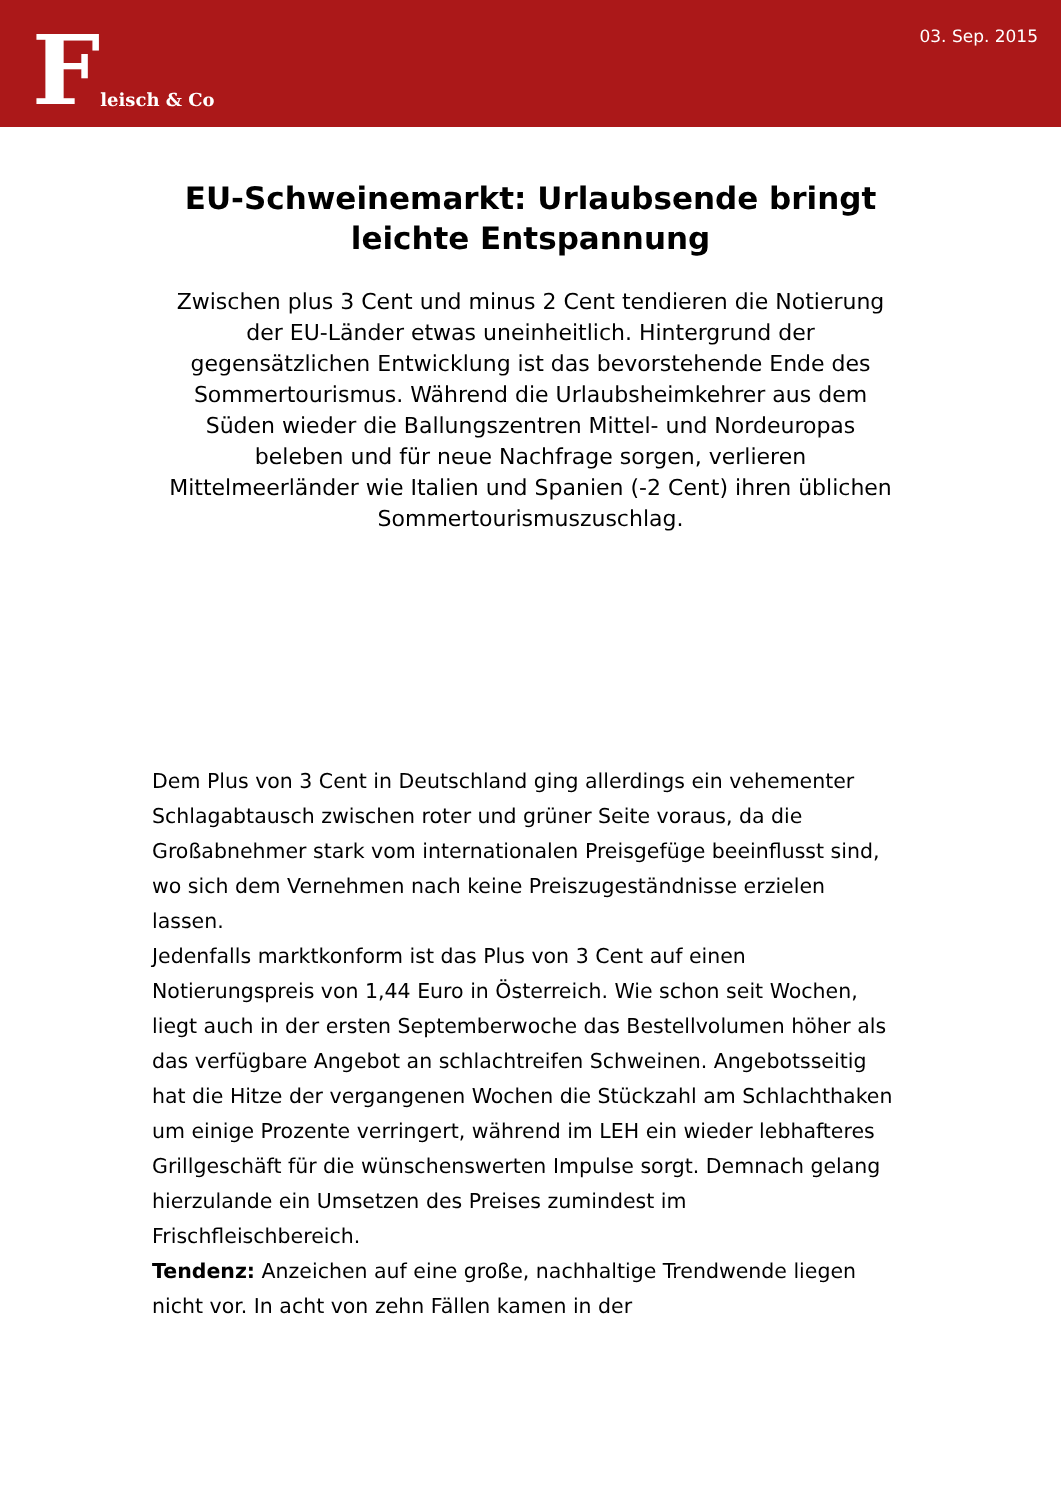Fleisch & Co
03. Sep. 2015
EU-Schweinemarkt: Urlaubsende bringt leichte Entspannung
Zwischen plus 3 Cent und minus 2 Cent tendieren die Notierung der EU-Länder etwas uneinheitlich. Hintergrund der gegensätzlichen Entwicklung ist das bevorstehende Ende des Sommertourismus. Während die Urlaubsheimkehrer aus dem Süden wieder die Ballungszentren Mittel- und Nordeuropas beleben und für neue Nachfrage sorgen, verlieren Mittelmeerländer wie Italien und Spanien (-2 Cent) ihren üblichen Sommertourismuszuschlag.
Dem Plus von 3 Cent in Deutschland ging allerdings ein vehementer Schlagabtausch zwischen roter und grüner Seite voraus, da die Großabnehmer stark vom internationalen Preisgefüge beeinflusst sind, wo sich dem Vernehmen nach keine Preiszugeständnisse erzielen lassen.
Jedenfalls marktkonform ist das Plus von 3 Cent auf einen Notierungspreis von 1,44 Euro in Österreich. Wie schon seit Wochen, liegt auch in der ersten Septemberwoche das Bestellvolumen höher als das verfügbare Angebot an schlachtreifen Schweinen. Angebotsseitig hat die Hitze der vergangenen Wochen die Stückzahl am Schlachthaken um einige Prozente verringert, während im LEH ein wieder lebhafteres Grillgeschäft für die wünschenswerten Impulse sorgt. Demnach gelang hierzulande ein Umsetzen des Preises zumindest im Frischfleischbereich.
Tendenz: Anzeichen auf eine große, nachhaltige Trendwende liegen nicht vor. In acht von zehn Fällen kamen in der